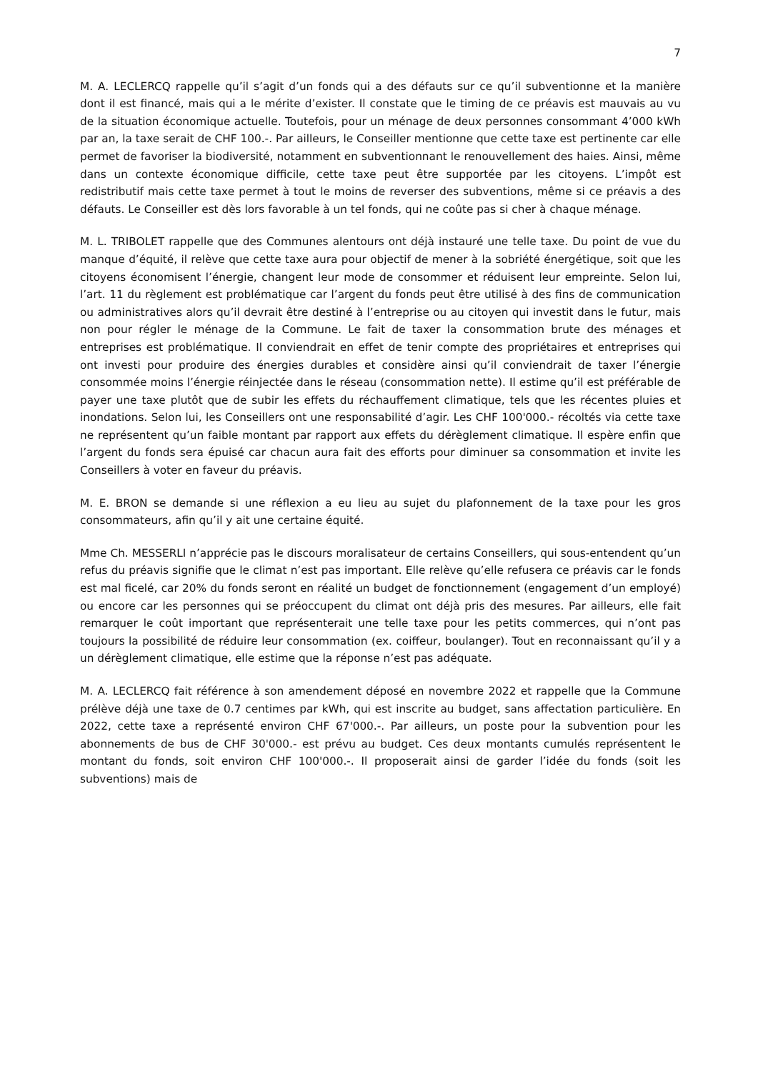7
M. A. LECLERCQ rappelle qu’il s’agit d’un fonds qui a des défauts sur ce qu’il subventionne et la manière dont il est financé, mais qui a le mérite d’exister. Il constate que le timing de ce préavis est mauvais au vu de la situation économique actuelle. Toutefois, pour un ménage de deux personnes consommant 4’000 kWh par an, la taxe serait de CHF 100.-. Par ailleurs, le Conseiller mentionne que cette taxe est pertinente car elle permet de favoriser la biodiversité, notamment en subventionnant le renouvellement des haies. Ainsi, même dans un contexte économique difficile, cette taxe peut être supportée par les citoyens. L’impôt est redistributif mais cette taxe permet à tout le moins de reverser des subventions, même si ce préavis a des défauts. Le Conseiller est dès lors favorable à un tel fonds, qui ne coûte pas si cher à chaque ménage.
M. L. TRIBOLET rappelle que des Communes alentours ont déjà instauré une telle taxe. Du point de vue du manque d’équité, il relève que cette taxe aura pour objectif de mener à la sobriété énergétique, soit que les citoyens économisent l’énergie, changent leur mode de consommer et réduisent leur empreinte. Selon lui, l’art. 11 du règlement est problématique car l’argent du fonds peut être utilisé à des fins de communication ou administratives alors qu’il devrait être destiné à l’entreprise ou au citoyen qui investit dans le futur, mais non pour régler le ménage de la Commune. Le fait de taxer la consommation brute des ménages et entreprises est problématique. Il conviendrait en effet de tenir compte des propriétaires et entreprises qui ont investi pour produire des énergies durables et considère ainsi qu’il conviendrait de taxer l’énergie consommée moins l’énergie réinjectée dans le réseau (consommation nette). Il estime qu’il est préférable de payer une taxe plutôt que de subir les effets du réchauffement climatique, tels que les récentes pluies et inondations. Selon lui, les Conseillers ont une responsabilité d’agir. Les CHF 100'000.- récoltés via cette taxe ne représentent qu’un faible montant par rapport aux effets du dérèglement climatique. Il espère enfin que l’argent du fonds sera épuisé car chacun aura fait des efforts pour diminuer sa consommation et invite les Conseillers à voter en faveur du préavis.
M. E. BRON se demande si une réflexion a eu lieu au sujet du plafonnement de la taxe pour les gros consommateurs, afin qu’il y ait une certaine équité.
Mme Ch. MESSERLI n’apprécie pas le discours moralisateur de certains Conseillers, qui sous-entendent qu’un refus du préavis signifie que le climat n’est pas important. Elle relève qu’elle refusera ce préavis car le fonds est mal ficelé, car 20% du fonds seront en réalité un budget de fonctionnement (engagement d’un employé) ou encore car les personnes qui se préoccupent du climat ont déjà pris des mesures. Par ailleurs, elle fait remarquer le coût important que représenterait une telle taxe pour les petits commerces, qui n’ont pas toujours la possibilité de réduire leur consommation (ex. coiffeur, boulanger). Tout en reconnaissant qu’il y a un dérèglement climatique, elle estime que la réponse n’est pas adéquate.
M. A. LECLERCQ fait référence à son amendement déposé en novembre 2022 et rappelle que la Commune prélève déjà une taxe de 0.7 centimes par kWh, qui est inscrite au budget, sans affectation particulière. En 2022, cette taxe a représenté environ CHF 67'000.-. Par ailleurs, un poste pour la subvention pour les abonnements de bus de CHF 30'000.- est prévu au budget. Ces deux montants cumulés représentent le montant du fonds, soit environ CHF 100'000.-. Il proposerait ainsi de garder l’idée du fonds (soit les subventions) mais de